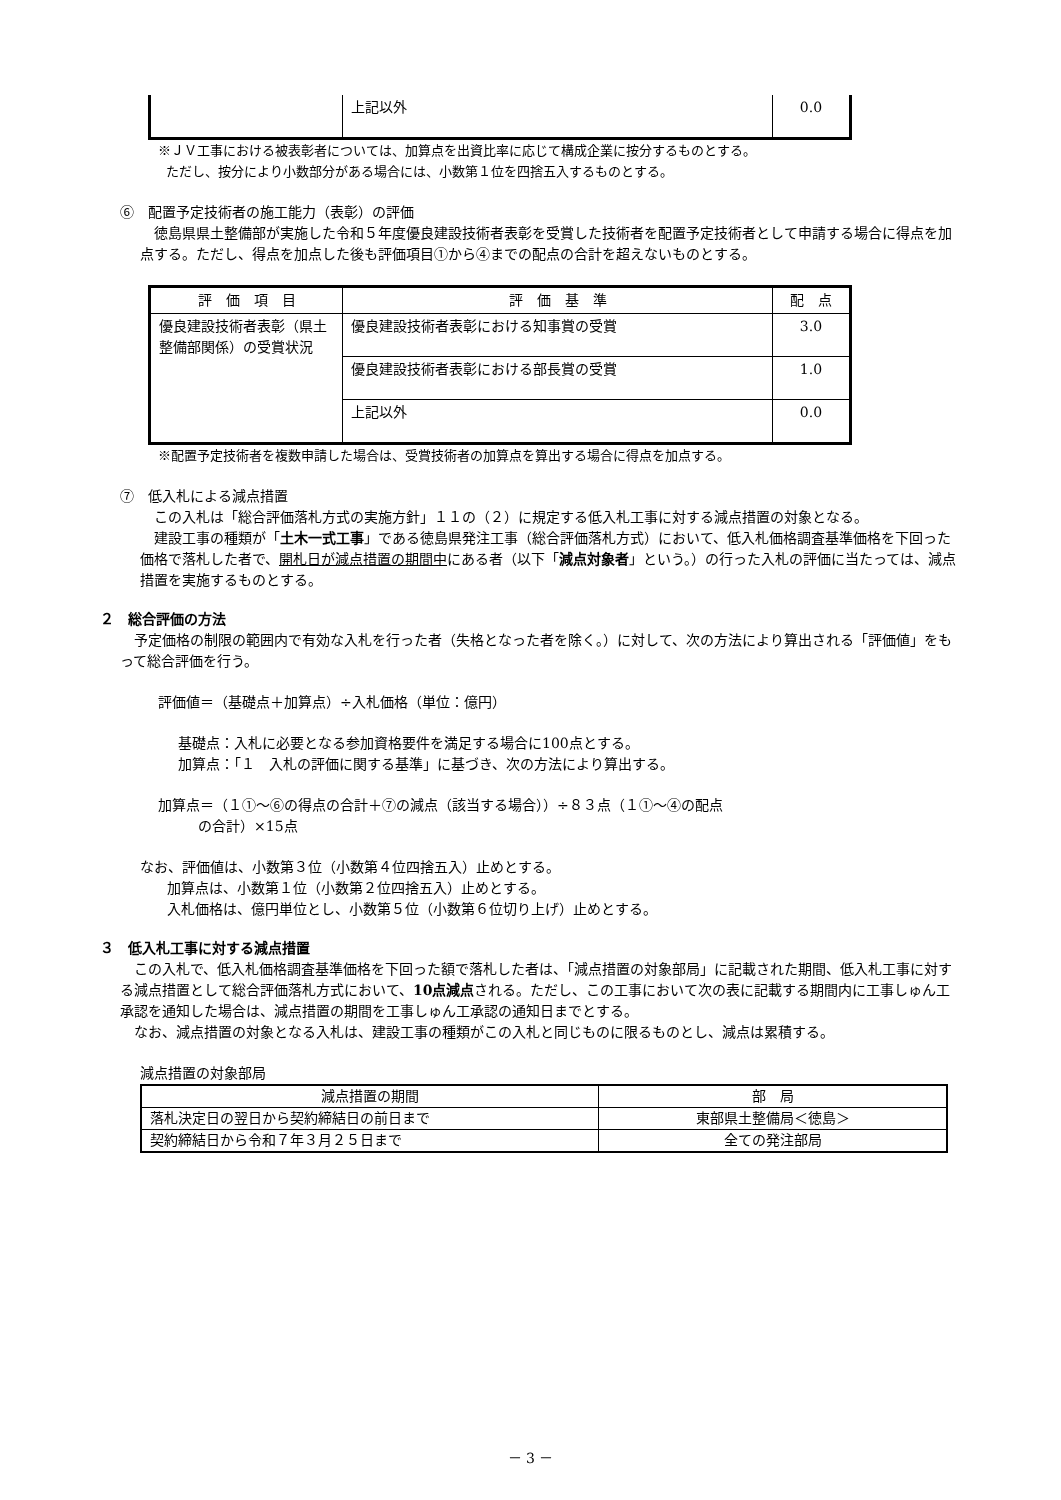| | 上記以外 | 0.0 |
※ＪＶ工事における被表彰者については、加算点を出資比率に応じて構成企業に按分するものとする。
ただし、按分により小数部分がある場合には、小数第１位を四捨五入するものとする。
⑥　配置予定技術者の施工能力（表彰）の評価
徳島県県土整備部が実施した令和５年度優良建設技術者表彰を受賞した技術者を配置予定技術者として申請する場合に得点を加点する。ただし、得点を加点した後も評価項目①から④までの配点の合計を超えないものとする。
| 評 価 項 目 | 評 価 基 準 | 配 点 |
| --- | --- | --- |
| 優良建設技術者表彰（県土整備部関係）の受賞状況 | 優良建設技術者表彰における知事賞の受賞 | 3.0 |
| | 優良建設技術者表彰における部長賞の受賞 | 1.0 |
| | 上記以外 | 0.0 |
※配置予定技術者を複数申請した場合は、受賞技術者の加算点を算出する場合に得点を加点する。
⑦　低入札による減点措置
この入札は「総合評価落札方式の実施方針」１１の（２）に規定する低入札工事に対する減点措置の対象となる。
建設工事の種類が「土木一式工事」である徳島県発注工事（総合評価落札方式）において、低入札価格調査基準価格を下回った価格で落札した者で、開札日が減点措置の期間中にある者（以下「減点対象者」という。）の行った入札の評価に当たっては、減点措置を実施するものとする。
２　総合評価の方法
予定価格の制限の範囲内で有効な入札を行った者（失格となった者を除く。）に対して、次の方法により算出される「評価値」をもって総合評価を行う。
評価値＝（基礎点＋加算点）÷入札価格（単位：億円）
基礎点：入札に必要となる参加資格要件を満足する場合に100点とする。
加算点：「１　入札の評価に関する基準」に基づき、次の方法により算出する。
加算点＝（１①～⑥の得点の合計＋⑦の減点（該当する場合））÷８３点（１①～④の配点
の合計）×15点
なお、評価値は、小数第３位（小数第４位四捨五入）止めとする。
加算点は、小数第１位（小数第２位四捨五入）止めとする。
入札価格は、億円単位とし、小数第５位（小数第６位切り上げ）止めとする。
３　低入札工事に対する減点措置
この入札で、低入札価格調査基準価格を下回った額で落札した者は、「減点措置の対象部局」に記載された期間、低入札工事に対する減点措置として総合評価落札方式において、10点減点される。ただし、この工事において次の表に記載する期間内に工事しゅん工承認を通知した場合は、減点措置の期間を工事しゅん工承認の通知日までとする。
なお、減点措置の対象となる入札は、建設工事の種類がこの入札と同じものに限るものとし、減点は累積する。
減点措置の対象部局
| 減点措置の期間 | 部 局 |
| --- | --- |
| 落札決定日の翌日から契約締結日の前日まで | 東部県土整備局＜徳島＞ |
| 契約締結日から令和７年３月２５日まで | 全ての発注部局 |
－ 3 －